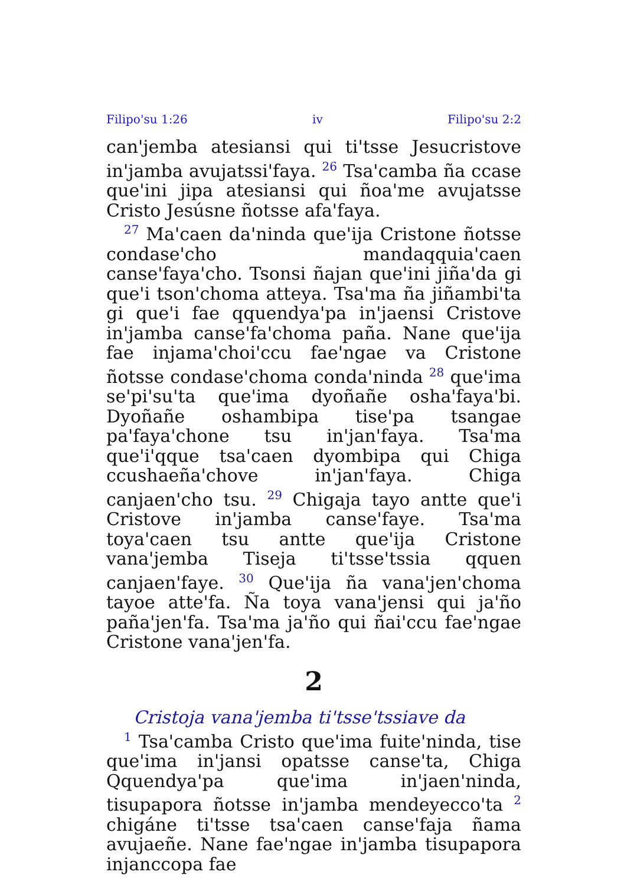Filipo'su 1:26 iv Filipo'su 2:2
can'jemba atesiansi qui ti'tsse Jesucristove in'jamba avujatssi'faya. <sup>26</sup> Tsa'camba ña ccase que'ini jipa atesiansi qui ñoa'me avujatsse Cristo Jesúsne ñotsse afa'faya.
<sup>27</sup> Ma'caen da'ninda que'ija Cristone ñotsse condase'cho mandaqquia'caen canse'faya'cho. Tsonsi ñajan que'ini jiña'da gi que'i tson'choma atteya. Tsa'ma ña jiñambi'ta gi que'i fae qquendya'pa in'jaensi Cristove in'jamba canse'fa'choma paña. Nane que'ija fae injama'choi'ccu fae'ngae va Cristone ñotsse condase'choma conda'ninda <sup>28</sup> que'ima se'pi'su'ta que'ima dyoñañe osha'faya'bi. Dyoñañe oshambipa tise'pa tsangae pa'faya'chone tsu in'jan'faya. Tsa'ma que'i'qque tsa'caen dyombipa qui Chiga ccushaeña'chove in'jan'faya. Chiga canjaen'cho tsu. <sup>29</sup> Chigaja tayo antte que'i Cristove in'jamba canse'faye. Tsa'ma toya'caen tsu antte que'ija Cristone vana'jemba Tiseja ti'tsse'tssia qquen canjaen'faye. <sup>30</sup> Que'ija ña vana'jen'choma tayoe atte'fa. Ña toya vana'jensi qui ja'ño paña'jen'fa. Tsa'ma ja'ño qui ñai'ccu fae'ngae Cristone vana'jen'fa.
2
Cristoja vana'jemba ti'tsse'tssiave da
<sup>1</sup> Tsa'camba Cristo que'ima fuite'ninda, tise que'ima in'jansi opatsse canse'ta, Chiga Qquendya'pa que'ima in'jaen'ninda, tisupapora ñotsse in'jamba mendeyecco'ta <sup>2</sup> chigáne ti'tsse tsa'caen canse'faja ñama avujaeñe. Nane fae'ngae in'jamba tisupapora injanccopa fae